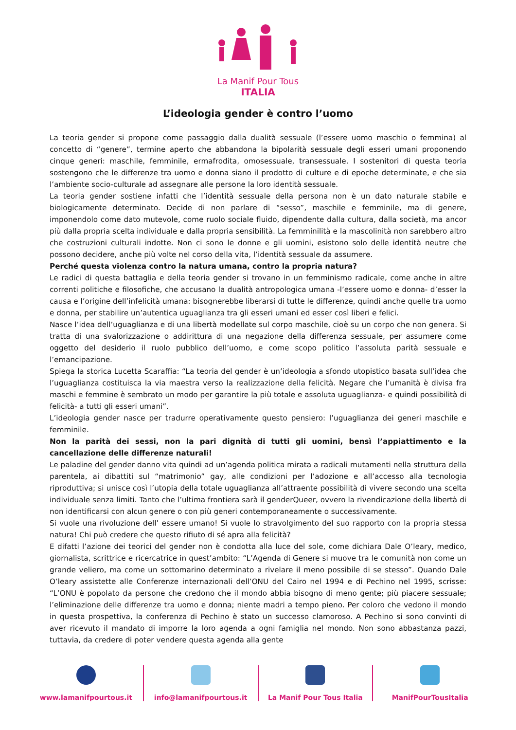La Manif Pour Tous
ITALIA
L’ideologia gender è contro l’uomo
La teoria gender si propone come passaggio dalla dualità sessuale (l’essere uomo maschio o femmina) al concetto di “genere”, termine aperto che abbandona la bipolarità sessuale degli esseri umani proponendo cinque generi: maschile, femminile, ermafrodita, omosessuale, transessuale. I sostenitori di questa teoria sostengono che le differenze tra uomo e donna siano il prodotto di culture e di epoche determinate, e che sia l’ambiente socio-culturale ad assegnare alle persone la loro identità sessuale.
La teoria gender sostiene infatti che l’identità sessuale della persona non è un dato naturale stabile e biologicamente determinato. Decide di non parlare di “sesso”, maschile e femminile, ma di genere, imponendolo come dato mutevole, come ruolo sociale fluido, dipendente dalla cultura, dalla società, ma ancor più dalla propria scelta individuale e dalla propria sensibilità. La femminilità e la mascolinità non sarebbero altro che costruzioni culturali indotte. Non ci sono le donne e gli uomini, esistono solo delle identità neutre che possono decidere, anche più volte nel corso della vita, l’identità sessuale da assumere.
Perché questa violenza contro la natura umana, contro la propria natura?
Le radici di questa battaglia e della teoria gender si trovano in un femminismo radicale, come anche in altre correnti politiche e filosofiche, che accusano la dualità antropologica umana -l’essere uomo e donna- d’esser la causa e l’origine dell’infelicità umana: bisognerebbe liberarsi di tutte le differenze, quindi anche quelle tra uomo e donna, per stabilire un’autentica uguaglianza tra gli esseri umani ed esser così liberi e felici.
Nasce l’idea dell’uguaglianza e di una libertà modellate sul corpo maschile, cioè su un corpo che non genera. Si tratta di una svalorizzazione o addirittura di una negazione della differenza sessuale, per assumere come oggetto del desiderio il ruolo pubblico dell’uomo, e come scopo politico l’assoluta parità sessuale e l’emancipazione.
Spiega la storica Lucetta Scaraffia: “La teoria del gender è un’ideologia a sfondo utopistico basata sull’idea che l’uguaglianza costituisca la via maestra verso la realizzazione della felicità. Negare che l’umanità è divisa fra maschi e femmine è sembrato un modo per garantire la più totale e assoluta uguaglianza- e quindi possibilità di felicità- a tutti gli esseri umani”.
L’ideologia gender nasce per tradurre operativamente questo pensiero: l’uguaglianza dei generi maschile e femminile.
Non la parità dei sessi, non la pari dignità di tutti gli uomini, bensì l’appiattimento e la cancellazione delle differenze naturali!
Le paladine del gender danno vita quindi ad un’agenda politica mirata a radicali mutamenti nella struttura della parentela, ai dibattiti sul “matrimonio” gay, alle condizioni per l’adozione e all’accesso alla tecnologia riproduttiva; si unisce così l’utopia della totale uguaglianza all’attraente possibilità di vivere secondo una scelta individuale senza limiti. Tanto che l’ultima frontiera sarà il genderQueer, ovvero la rivendicazione della libertà di non identificarsi con alcun genere o con più generi contemporaneamente o successivamente.
Si vuole una rivoluzione dell’ essere umano! Si vuole lo stravolgimento del suo rapporto con la propria stessa natura! Chi può credere che questo rifiuto di sé apra alla felicità?
E difatti l’azione dei teorici del gender non è condotta alla luce del sole, come dichiara Dale O’leary, medico, giornalista, scrittrice e ricercatrice in quest’ambito: “L’Agenda di Genere si muove tra le comunità non come un grande veliero, ma come un sottomarino determinato a rivelare il meno possibile di se stesso”. Quando Dale O’leary assistette alle Conferenze internazionali dell’ONU del Cairo nel 1994 e di Pechino nel 1995, scrisse: “L’ONU è popolato da persone che credono che il mondo abbia bisogno di meno gente; più piacere sessuale; l’eliminazione delle differenze tra uomo e donna; niente madri a tempo pieno. Per coloro che vedono il mondo in questa prospettiva, la conferenza di Pechino è stato un successo clamoroso. A Pechino si sono convinti di aver ricevuto il mandato di imporre la loro agenda a ogni famiglia nel mondo. Non sono abbastanza pazzi, tuttavia, da credere di poter vendere questa agenda alla gente
www.lamanifpourtous.it info@lamanifpourtous.it La Manif Pour Tous Italia ManifPourTousItalia